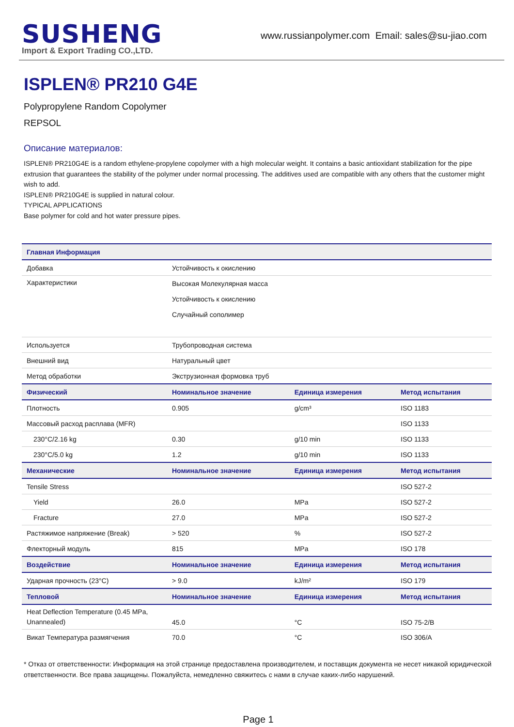SUSHENG
Import & Export Trading CO.,LTD.
www.russianpolymer.com Email: sales@su-jiao.com
ISPLEN® PR210 G4E
Polypropylene Random Copolymer
REPSOL
Описание материалов:
ISPLEN® PR210G4E is a random ethylene-propylene copolymer with a high molecular weight. It contains a basic antioxidant stabilization for the pipe extrusion that guarantees the stability of the polymer under normal processing. The additives used are compatible with any others that the customer might wish to add.
ISPLEN® PR210G4E is supplied in natural colour.
TYPICAL APPLICATIONS
Base polymer for cold and hot water pressure pipes.
| Главная Информация | | | |
| --- | --- | --- | --- |
| Добавка | Устойчивость к окислению | | |
| Характеристики | Высокая Молекулярная масса Устойчивость к окислению Случайный сополимер | | |
| Используется | Трубопроводная система | | |
| Внешний вид | Натуральный цвет | | |
| Метод обработки | Экструзионная формовка труб | | |
| Физический | Номинальное значение | Единица измерения | Метод испытания |
| Плотность | 0.905 | g/cm³ | ISO 1183 |
| Массовый расход расплава (MFR) | | | ISO 1133 |
| 230°C/2.16 kg | 0.30 | g/10 min | ISO 1133 |
| 230°C/5.0 kg | 1.2 | g/10 min | ISO 1133 |
| Механические | Номинальное значение | Единица измерения | Метод испытания |
| Tensile Stress | | | ISO 527-2 |
| Yield | 26.0 | MPa | ISO 527-2 |
| Fracture | 27.0 | MPa | ISO 527-2 |
| Растяжимое напряжение (Break) | > 520 | % | ISO 527-2 |
| Флекторный модуль | 815 | MPa | ISO 178 |
| Воздействие | Номинальное значение | Единица измерения | Метод испытания |
| Ударная прочность (23°C) | > 9.0 | kJ/m² | ISO 179 |
| Тепловой | Номинальное значение | Единица измерения | Метод испытания |
| Heat Deflection Temperature (0.45 MPa, Unannealed) | 45.0 | °C | ISO 75-2/B |
| Викат Температура размягчения | 70.0 | °C | ISO 306/A |
* Отказ от ответственности: Информация на этой странице предоставлена производителем, и поставщик документа не несет никакой юридической ответственности. Все права защищены. Пожалуйста, немедленно свяжитесь с нами в случае каких-либо нарушений.
Page 1